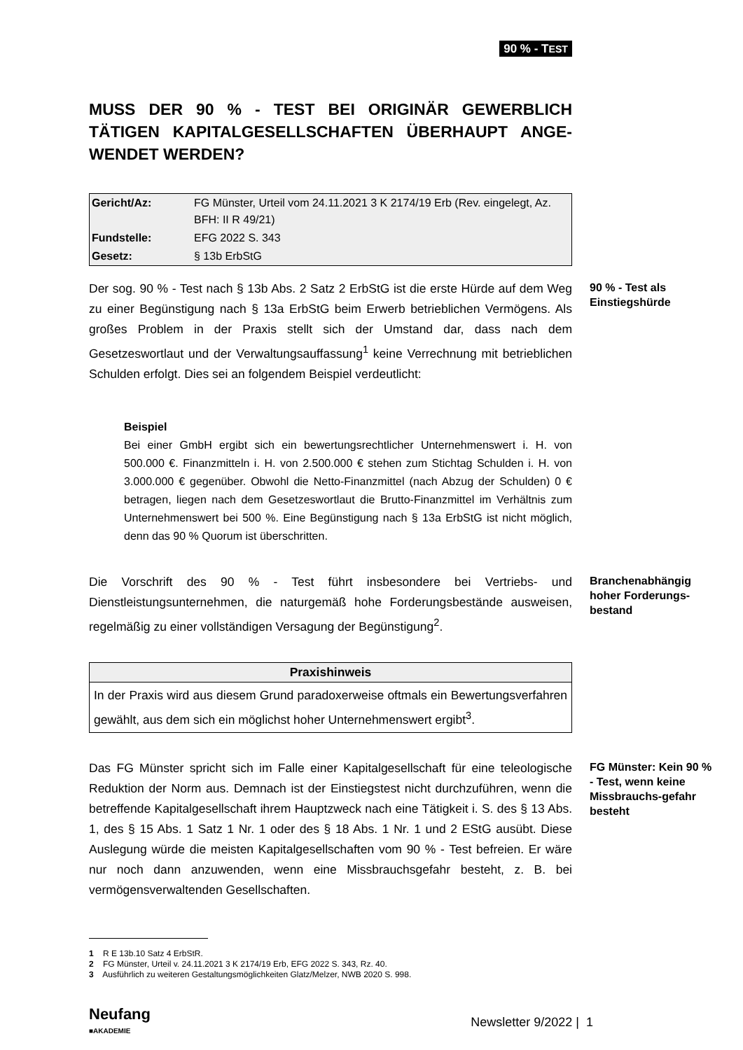90 % - TEST
MUSS DER 90 % - TEST BEI ORIGINÄR GEWERBLICH TÄTIGEN KAPITALGESELLSCHAFTEN ÜBERHAUPT ANGE-WENDET WERDEN?
| Gericht/Az: | FG Münster, Urteil vom 24.11.2021 3 K 2174/19 Erb (Rev. eingelegt, Az. BFH: II R 49/21) |
| Fundstelle: | EFG 2022 S. 343 |
| Gesetz: | § 13b ErbStG |
Der sog. 90 % - Test nach § 13b Abs. 2 Satz 2 ErbStG ist die erste Hürde auf dem Weg zu einer Begünstigung nach § 13a ErbStG beim Erwerb betrieblichen Vermögens. Als großes Problem in der Praxis stellt sich der Umstand dar, dass nach dem Gesetzeswortlaut und der Verwaltungsauffassung<sup>1</sup> keine Verrechnung mit betrieblichen Schulden erfolgt. Dies sei an folgendem Beispiel verdeutlicht:
90 % - Test als Einstiegshürde
Beispiel
Bei einer GmbH ergibt sich ein bewertungsrechtlicher Unternehmenswert i. H. von 500.000 €. Finanzmitteln i. H. von 2.500.000 € stehen zum Stichtag Schulden i. H. von 3.000.000 € gegenüber. Obwohl die Netto-Finanzmittel (nach Abzug der Schulden) 0 € betragen, liegen nach dem Gesetzeswortlaut die Brutto-Finanzmittel im Verhältnis zum Unternehmenswert bei 500 %. Eine Begünstigung nach § 13a ErbStG ist nicht möglich, denn das 90 % Quorum ist überschritten.
Die Vorschrift des 90 % - Test führt insbesondere bei Vertriebs- und Dienstleistungsunternehmen, die naturgemäß hohe Forderungsbestände ausweisen, regelmäßig zu einer vollständigen Versagung der Begünstigung<sup>2</sup>.
Branchenabhängig hoher Forderungs-bestand
Praxishinweis
In der Praxis wird aus diesem Grund paradoxerweise oftmals ein Bewertungsverfahren gewählt, aus dem sich ein möglichst hoher Unternehmenswert ergibt<sup>3</sup>.
Das FG Münster spricht sich im Falle einer Kapitalgesellschaft für eine teleologische Reduktion der Norm aus. Demnach ist der Einstiegstest nicht durchzuführen, wenn die betreffende Kapitalgesellschaft ihrem Hauptzweck nach eine Tätigkeit i. S. des § 13 Abs. 1, des § 15 Abs. 1 Satz 1 Nr. 1 oder des § 18 Abs. 1 Nr. 1 und 2 EStG ausübt. Diese Auslegung würde die meisten Kapitalgesellschaften vom 90 % - Test befreien. Er wäre nur noch dann anzuwenden, wenn eine Missbrauchsgefahr besteht, z. B. bei vermögensverwaltenden Gesellschaften.
FG Münster: Kein 90 % - Test, wenn keine Missbrauchs-gefahr besteht
1 R E 13b.10 Satz 4 ErbStR.
2 FG Münster, Urteil v. 24.11.2021 3 K 2174/19 Erb, EFG 2022 S. 343, Rz. 40.
3 Ausführlich zu weiteren Gestaltungsmöglichkeiten Glatz/Melzer, NWB 2020 S. 998.
Neufang
■AKADEMIE
Newsletter 9/2022 | 1